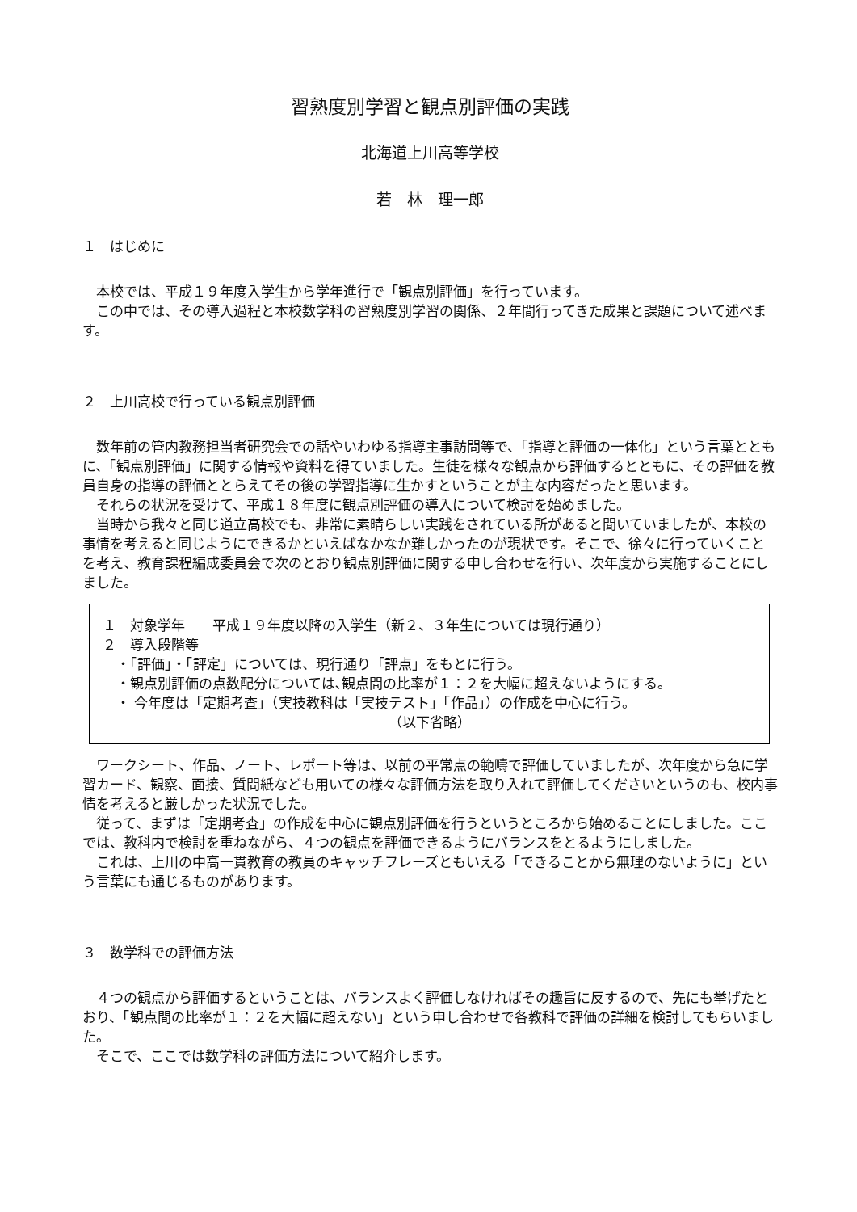習熟度別学習と観点別評価の実践
北海道上川高等学校
若　林　理一郎
１　はじめに
本校では、平成１９年度入学生から学年進行で「観点別評価」を行っています。
この中では、その導入過程と本校数学科の習熟度別学習の関係、２年間行ってきた成果と課題について述べます。
２　上川高校で行っている観点別評価
数年前の管内教務担当者研究会での話やいわゆる指導主事訪問等で、「指導と評価の一体化」という言葉とともに、「観点別評価」に関する情報や資料を得ていました。生徒を様々な観点から評価するとともに、その評価を教員自身の指導の評価ととらえてその後の学習指導に生かすということが主な内容だったと思います。
それらの状況を受けて、平成１８年度に観点別評価の導入について検討を始めました。
当時から我々と同じ道立高校でも、非常に素晴らしい実践をされている所があると聞いていましたが、本校の事情を考えると同じようにできるかといえばなかなか難しかったのが現状です。そこで、徐々に行っていくことを考え、教育課程編成委員会で次のとおり観点別評価に関する申し合わせを行い、次年度から実施することにしました。
１　対象学年　　平成１９年度以降の入学生（新２、３年生については現行通り）
２　導入段階等
　・「評価」・「評定」については、現行通り「評点」をもとに行う。
　・観点別評価の点数配分については､観点間の比率が１：２を大幅に超えないようにする。
　・ 今年度は「定期考査」（実技教科は「実技テスト」「作品」）の作成を中心に行う。
（以下省略）
ワークシート、作品、ノート、レポート等は、以前の平常点の範疇で評価していましたが、次年度から急に学習カード、観察、面接、質問紙なども用いての様々な評価方法を取り入れて評価してくださいというのも、校内事情を考えると厳しかった状況でした。
従って、まずは「定期考査」の作成を中心に観点別評価を行うというところから始めることにしました。ここでは、教科内で検討を重ねながら、４つの観点を評価できるようにバランスをとるようにしました。
これは、上川の中高一貫教育の教員のキャッチフレーズともいえる「できることから無理のないように」という言葉にも通じるものがあります。
３　数学科での評価方法
４つの観点から評価するということは、バランスよく評価しなければその趣旨に反するので、先にも挙げたとおり、「観点間の比率が１：２を大幅に超えない」という申し合わせで各教科で評価の詳細を検討してもらいました。
そこで、ここでは数学科の評価方法について紹介します。